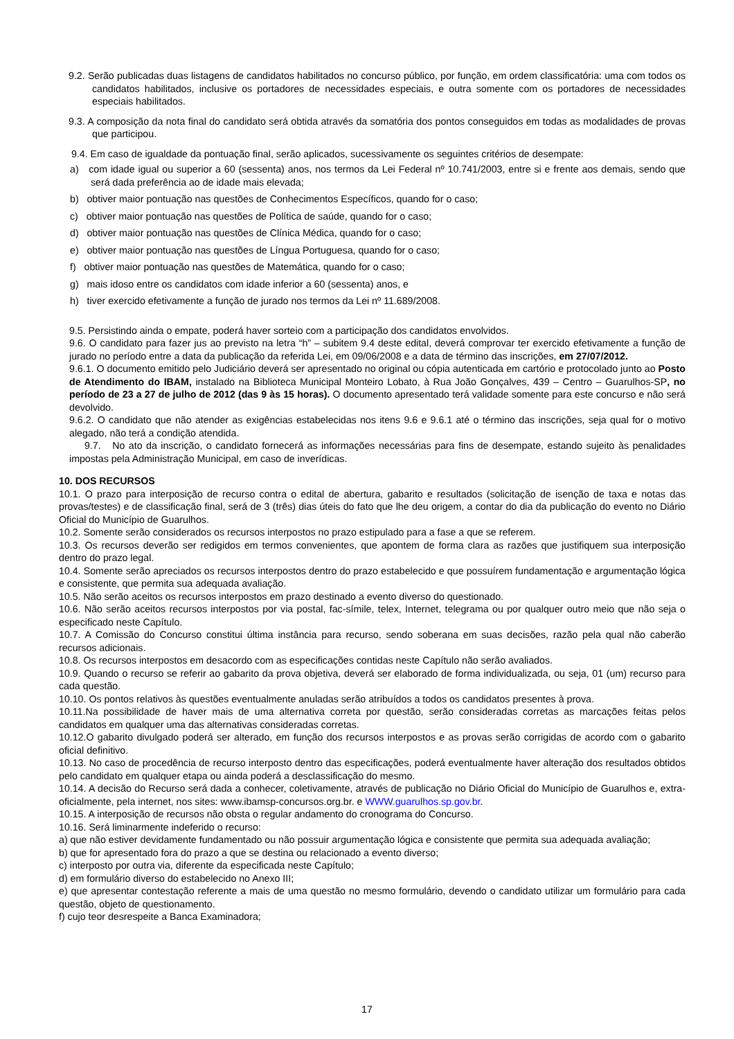9.2. Serão publicadas duas listagens de candidatos habilitados no concurso público, por função, em ordem classificatória: uma com todos os candidatos habilitados, inclusive os portadores de necessidades especiais, e outra somente com os portadores de necessidades especiais habilitados.
9.3. A composição da nota final do candidato será obtida através da somatória dos pontos conseguidos em todas as modalidades de provas que participou.
9.4. Em caso de igualdade da pontuação final, serão aplicados, sucessivamente os seguintes critérios de desempate:
a) com idade igual ou superior a 60 (sessenta) anos, nos termos da Lei Federal nº 10.741/2003, entre si e frente aos demais, sendo que será dada preferência ao de idade mais elevada;
b) obtiver maior pontuação nas questões de Conhecimentos Específicos, quando for o caso;
c) obtiver maior pontuação nas questões de Política de saúde, quando for o caso;
d) obtiver maior pontuação nas questões de Clínica Médica, quando for o caso;
e) obtiver maior pontuação nas questões de Língua Portuguesa, quando for o caso;
f) obtiver maior pontuação nas questões de Matemática, quando for o caso;
g) mais idoso entre os candidatos com idade inferior a 60 (sessenta) anos, e
h) tiver exercido efetivamente a função de jurado nos termos da Lei nº 11.689/2008.
9.5. Persistindo ainda o empate, poderá haver sorteio com a participação dos candidatos envolvidos.
9.6. O candidato para fazer jus ao previsto na letra “h” – subitem 9.4 deste edital, deverá comprovar ter exercido efetivamente a função de jurado no período entre a data da publicação da referida Lei, em 09/06/2008 e a data de término das inscrições, em 27/07/2012.
9.6.1. O documento emitido pelo Judiciário deverá ser apresentado no original ou cópia autenticada em cartório e protocolado junto ao Posto de Atendimento do IBAM, instalado na Biblioteca Municipal Monteiro Lobato, à Rua João Gonçalves, 439 – Centro – Guarulhos-SP, no período de 23 a 27 de julho de 2012 (das 9 às 15 horas). O documento apresentado terá validade somente para este concurso e não será devolvido.
9.6.2. O candidato que não atender as exigências estabelecidas nos itens 9.6 e 9.6.1 até o término das inscrições, seja qual for o motivo alegado, não terá a condição atendida.
9.7. No ato da inscrição, o candidato fornecerá as informações necessárias para fins de desempate, estando sujeito às penalidades impostas pela Administração Municipal, em caso de inverídicas.
10. DOS RECURSOS
10.1. O prazo para interposição de recurso contra o edital de abertura, gabarito e resultados (solicitação de isenção de taxa e notas das provas/testes) e de classificação final, será de 3 (três) dias úteis do fato que lhe deu origem, a contar do dia da publicação do evento no Diário Oficial do Município de Guarulhos.
10.2. Somente serão considerados os recursos interpostos no prazo estipulado para a fase a que se referem.
10.3. Os recursos deverão ser redigidos em termos convenientes, que apontem de forma clara as razões que justifiquem sua interposição dentro do prazo legal.
10.4. Somente serão apreciados os recursos interpostos dentro do prazo estabelecido e que possuírem fundamentação e argumentação lógica e consistente, que permita sua adequada avaliação.
10.5. Não serão aceitos os recursos interpostos em prazo destinado a evento diverso do questionado.
10.6. Não serão aceitos recursos interpostos por via postal, fac-símile, telex, Internet, telegrama ou por qualquer outro meio que não seja o especificado neste Capítulo.
10.7. A Comissão do Concurso constitui última instância para recurso, sendo soberana em suas decisões, razão pela qual não caberão recursos adicionais.
10.8. Os recursos interpostos em desacordo com as especificações contidas neste Capítulo não serão avaliados.
10.9. Quando o recurso se referir ao gabarito da prova objetiva, deverá ser elaborado de forma individualizada, ou seja, 01 (um) recurso para cada questão.
10.10. Os pontos relativos às questões eventualmente anuladas serão atribuídos a todos os candidatos presentes à prova.
10.11.Na possibilidade de haver mais de uma alternativa correta por questão, serão consideradas corretas as marcações feitas pelos candidatos em qualquer uma das alternativas consideradas corretas.
10.12.O gabarito divulgado poderá ser alterado, em função dos recursos interpostos e as provas serão corrigidas de acordo com o gabarito oficial definitivo.
10.13. No caso de procedência de recurso interposto dentro das especificações, poderá eventualmente haver alteração dos resultados obtidos pelo candidato em qualquer etapa ou ainda poderá a desclassificação do mesmo.
10.14. A decisão do Recurso será dada a conhecer, coletivamente, através de publicação no Diário Oficial do Município de Guarulhos e, extra-oficialmente, pela internet, nos sites: www.ibamsp-concursos.org.br. e WWW.guarulhos.sp.gov.br.
10.15. A interposição de recursos não obsta o regular andamento do cronograma do Concurso.
10.16. Será liminarmente indeferido o recurso:
a) que não estiver devidamente fundamentado ou não possuir argumentação lógica e consistente que permita sua adequada avaliação;
b) que for apresentado fora do prazo a que se destina ou relacionado a evento diverso;
c) interposto por outra via, diferente da especificada neste Capítulo;
d) em formulário diverso do estabelecido no Anexo III;
e) que apresentar contestação referente a mais de uma questão no mesmo formulário, devendo o candidato utilizar um formulário para cada questão, objeto de questionamento.
f) cujo teor desrespeite a Banca Examinadora;
17